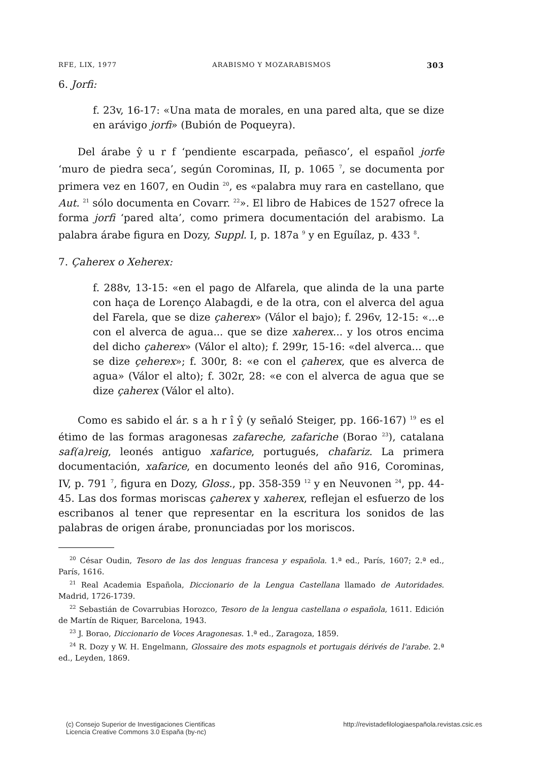RFE, LIX, 1977 ARABISMO Y MOZARABISMOS 303
6. Jorfi:
f. 23v, 16-17: «Una mata de morales, en una pared alta, que se dize en arávigo jorfi» (Bubión de Poqueyra).
Del árabe ŷ u r f ‘pendiente escarpada, peñasco’, el español jorfe ‘muro de piedra seca’, según Corominas, II, p. 1065 <sup>7</sup>, se documenta por primera vez en 1607, en Oudin <sup>20</sup>, es «palabra muy rara en castellano, que Aut. <sup>21</sup> sólo documenta en Covarr. <sup>22</sup>». El libro de Habices de 1527 ofrece la forma jorfi ‘pared alta’, como primera documentación del arabismo. La palabra árabe figura en Dozy, Suppl. I, p. 187a <sup>9</sup> y en Eguílaz, p. 433 <sup>8</sup>.
7. Çaherex o Xeherex:
f. 288v, 13-15: «en el pago de Alfarela, que alinda de la una parte con haça de Lorenço Alabagdi, e de la otra, con el alverca del agua del Farela, que se dize çaherex» (Válor el bajo); f. 296v, 12-15: «...e con el alverca de agua... que se dize xaherex... y los otros encima del dicho çaherex» (Válor el alto); f. 299r, 15-16: «del alverca... que se dize çeherex»; f. 300r, 8: «e con el çaherex, que es alverca de agua» (Válor el alto); f. 302r, 28: «e con el alverca de agua que se dize çaherex (Válor el alto).
Como es sabido el ár. s a h r î ŷ (y señaló Steiger, pp. 166-167) <sup>19</sup> es el étimo de las formas aragonesas zafareche, zafariche (Borao <sup>23</sup>), catalana saf(a)reig, leonés antiguo xafarice, portugués, chafariz. La primera documentación, xafarice, en documento leonés del año 916, Corominas, IV, p. 791 <sup>7</sup>, figura en Dozy, Gloss., pp. 358-359 <sup>12</sup> y en Neuvonen <sup>24</sup>, pp. 44-45. Las dos formas moriscas çaherex y xaherex, reflejan el esfuerzo de los escribanos al tener que representar en la escritura los sonidos de las palabras de origen árabe, pronunciadas por los moriscos.
<sup>20</sup> César Oudin, Tesoro de las dos lenguas francesa y española. 1.ª ed., París, 1607; 2.ª ed., París, 1616.
<sup>21</sup> Real Academia Española, Diccionario de la Lengua Castellana llamado de Autoridades. Madrid, 1726-1739.
<sup>22</sup> Sebastián de Covarrubias Horozco, Tesoro de la lengua castellana o española, 1611. Edición de Martín de Riquer, Barcelona, 1943.
<sup>23</sup> J. Borao, Diccionario de Voces Aragonesas. 1.ª ed., Zaragoza, 1859.
<sup>24</sup> R. Dozy y W. H. Engelmann, Glossaire des mots espagnols et portugais dérivés de l'arabe. 2.ª ed., Leyden, 1869.
(c) Consejo Superior de Investigaciones Cientificas
Licencia Creative Commons 3.0 España (by-nc)
http://revistadefilologiaespañola.revistas.csic.es